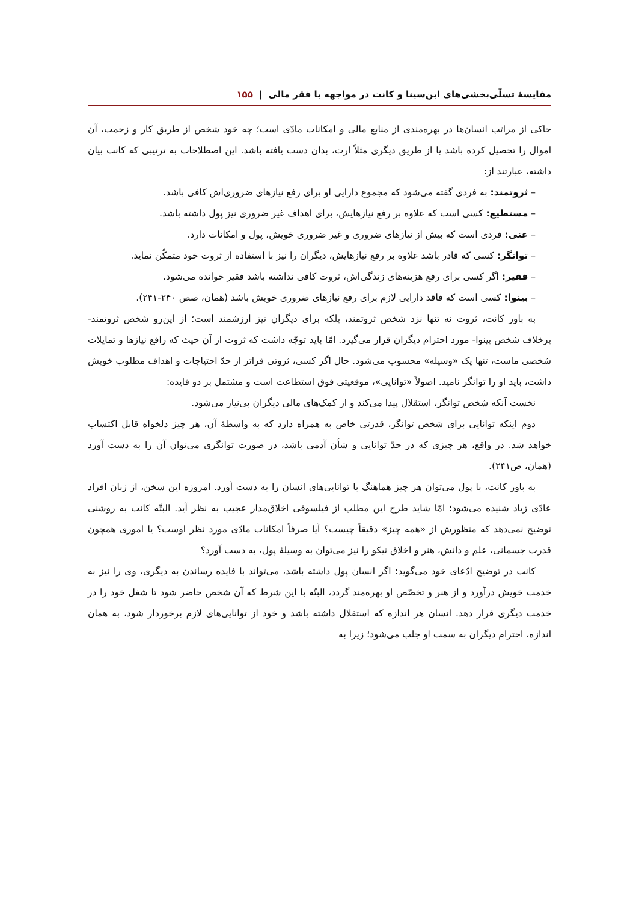مقایسهٔ تسلّی‌بخشی‌های ابن‌سینا و کانت در مواجهه با فقر مالی | ۱۵۵
حاکی از مراتب انسان‌ها در بهره‌مندی از منابع مالی و امکانات مادّی است؛ چه خود شخص از طریق کار و زحمت، آن اموال را تحصیل کرده باشد یا از طریق دیگری مثلاً ارث، بدان دست یافته باشد. این اصطلاحات به ترتیبی که کانت بیان داشته، عبارتند از:
– ثروتمند: به فردی گفته می‌شود که مجموع دارایی او برای رفع نیازهای ضروری‌اش کافی باشد.
– مستطیع: کسی است که علاوه بر رفع نیازهایش، برای اهداف غیر ضروری نیز پول داشته باشد.
– غنی: فردی است که بیش از نیازهای ضروری و غیر ضروری خویش، پول و امکانات دارد.
– توانگر: کسی که قادر باشد علاوه بر رفع نیازهایش، دیگران را نیز با استفاده از ثروت خود متمکّن نماید.
– فقیر: اگر کسی برای رفع هزینه‌های زندگی‌اش، ثروت کافی نداشته باشد فقیر خوانده می‌شود.
– بینوا: کسی است که فاقد دارایی لازم برای رفع نیازهای ضروری خویش باشد (همان، صص ۲۴۰-۲۴۱).
به باور کانت، ثروت نه تنها نزد شخص ثروتمند، بلکه برای دیگران نیز ارزشمند است؛ از این‌رو شخص ثروتمند- برخلاف شخص بینوا- مورد احترام دیگران قرار می‌گیرد. امّا باید توجّه داشت که ثروت از آن حیث که رافع نیازها و تمایلات شخصی ماست، تنها یک «وسیله» محسوب می‌شود. حال اگر کسی، ثروتی فراتر از حدّ احتیاجات و اهداف مطلوب خویش داشت، باید او را توانگر نامید. اصولاً «توانایی»، موقعیتی فوق استطاعت است و مشتمل بر دو فایده:
نخست آنکه شخص توانگر، استقلال پیدا می‌کند و از کمک‌های مالی دیگران بی‌نیاز می‌شود.
دوم اینکه توانایی برای شخص توانگر، قدرتی خاص به همراه دارد که به واسطهٔ آن، هر چیز دلخواه قابل اکتساب خواهد شد. در واقع، هر چیزی که در حدّ توانایی و شأن آدمی باشد، در صورت توانگری می‌توان آن را به دست آورد (همان، ص۲۴۱).
به باور کانت، با پول می‌توان هر چیز هماهنگ با توانایی‌های انسان را به دست آورد. امروزه این سخن، از زبان افراد عادّی زیاد شنیده می‌شود؛ امّا شاید طرح این مطلب از فیلسوفی اخلاق‌مدار عجیب به نظر آید. البتّه کانت به روشنی توضیح نمی‌دهد که منظورش از «همه چیز» دقیقاً چیست؟ آیا صرفاً امکانات مادّی مورد نظر اوست؟ یا اموری همچون قدرت جسمانی، علم و دانش، هنر و اخلاق نیکو را نیز می‌توان به وسیلهٔ پول، به دست آورد؟
کانت در توضیح ادّعای خود می‌گوید: اگر انسان پول داشته باشد، می‌تواند با فایده رساندن به دیگری، وی را نیز به خدمت خویش درآورد و از هنر و تخصّص او بهره‌مند گردد، البتّه با این شرط که آن شخص حاضر شود تا شغل خود را در خدمت دیگری قرار دهد. انسان هر اندازه که استقلال داشته باشد و خود از توانایی‌های لازم برخوردار شود، به همان اندازه، احترام دیگران به سمت او جلب می‌شود؛ زیرا به